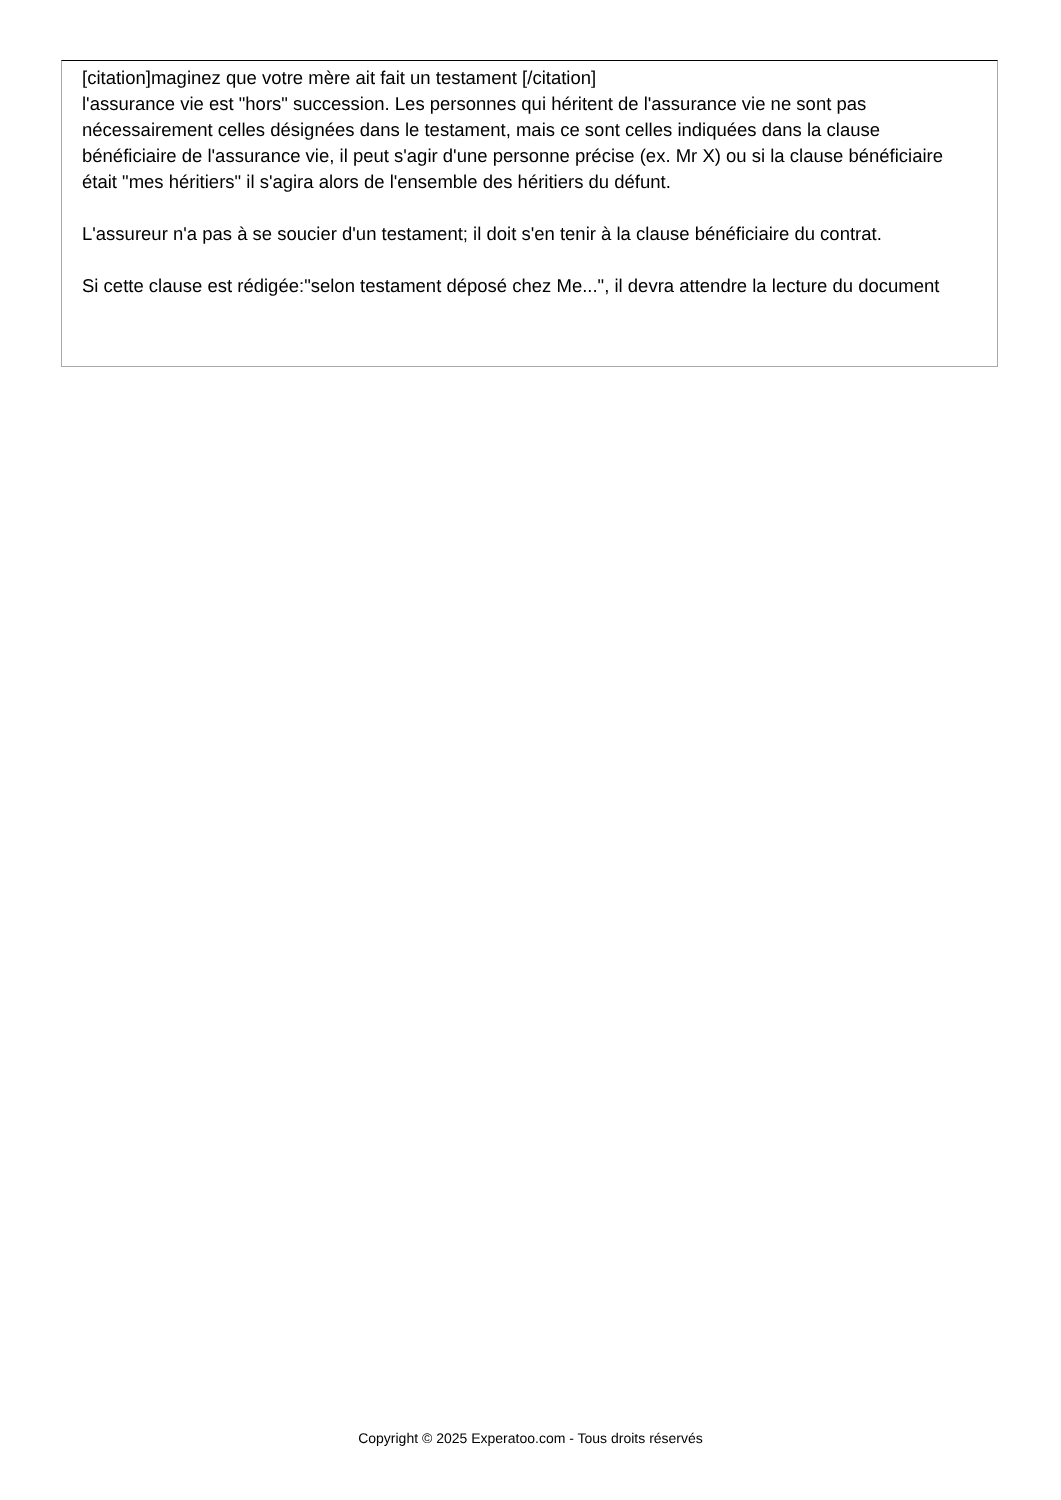[citation]maginez que votre mère ait fait un testament [/citation]
l'assurance vie est "hors" succession. Les personnes qui héritent de l'assurance vie ne sont pas nécessairement celles désignées dans le testament, mais ce sont celles indiquées dans la clause bénéficiaire de l'assurance vie, il peut s'agir d'une personne précise (ex. Mr X) ou si la clause bénéficiaire était "mes héritiers" il s'agira alors de l'ensemble des héritiers du défunt.
L'assureur n'a pas à se soucier d'un testament; il doit s'en tenir à la clause bénéficiaire du contrat.
Si cette clause est rédigée:"selon testament déposé chez Me...", il devra attendre la lecture du document
Copyright © 2025 Experatoo.com - Tous droits réservés